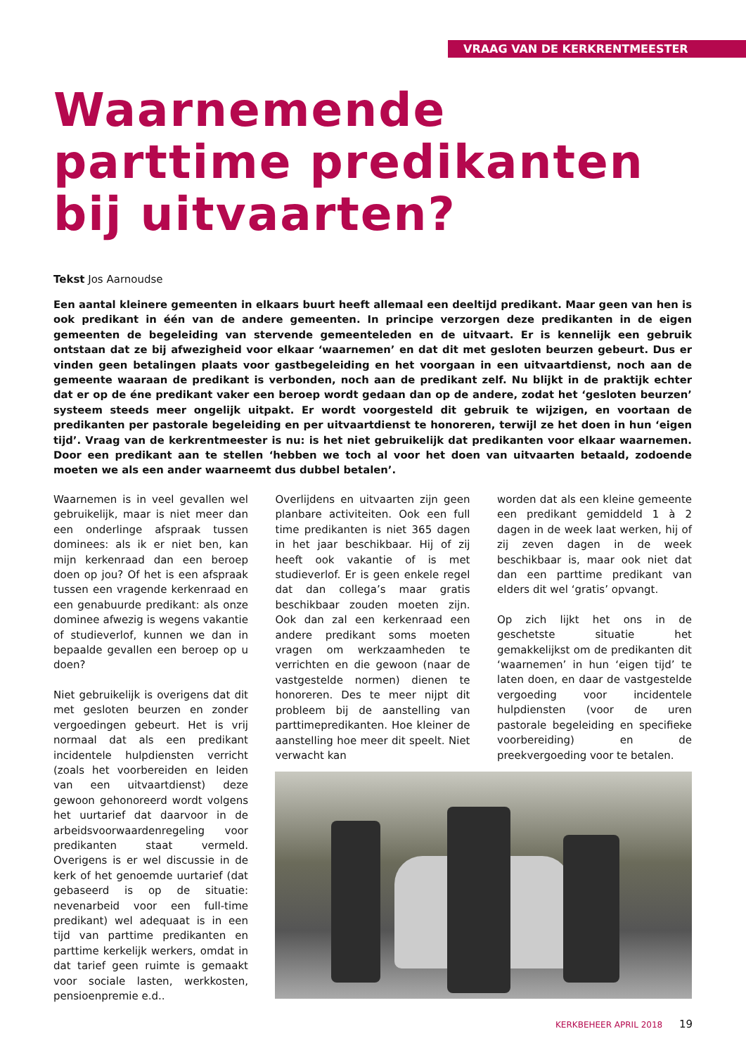VRAAG VAN DE KERKRENTMEESTER
Waarnemende
parttime predikanten
bij uitvaarten?
Tekst Jos Aarnoudse
Een aantal kleinere gemeenten in elkaars buurt heeft allemaal een deeltijd predikant. Maar geen van hen is ook predikant in één van de andere gemeenten. In principe verzorgen deze predikanten in de eigen gemeenten de begeleiding van stervende gemeenteleden en de uitvaart. Er is kennelijk een gebruik ontstaan dat ze bij afwezigheid voor elkaar ‘waarnemen’ en dat dit met gesloten beurzen gebeurt. Dus er vinden geen betalingen plaats voor gastbegeleiding en het voorgaan in een uitvaartdienst, noch aan de gemeente waaraan de predikant is verbonden, noch aan de predikant zelf. Nu blijkt in de praktijk echter dat er op de éne predikant vaker een beroep wordt gedaan dan op de andere, zodat het ‘gesloten beurzen’ systeem steeds meer ongelijk uitpakt. Er wordt voorgesteld dit gebruik te wijzigen, en voortaan de predikanten per pastorale begeleiding en per uitvaartdienst te honoreren, terwijl ze het doen in hun ‘eigen tijd’. Vraag van de kerkrentmeester is nu: is het niet gebruikelijk dat predikanten voor elkaar waarnemen. Door een predikant aan te stellen ‘hebben we toch al voor het doen van uitvaarten betaald, zodoende moeten we als een ander waarneemt dus dubbel betalen’.
Waarnemen is in veel gevallen wel gebruikelijk, maar is niet meer dan een onderlinge afspraak tussen dominees: als ik er niet ben, kan mijn kerkenraad dan een beroep doen op jou? Of het is een afspraak tussen een vragende kerkenraad en een genabuurde predikant: als onze dominee afwezig is wegens vakantie of studieverlof, kunnen we dan in bepaalde gevallen een beroep op u doen?
Niet gebruikelijk is overigens dat dit met gesloten beurzen en zonder vergoedingen gebeurt. Het is vrij normaal dat als een predikant incidentele hulpdiensten verricht (zoals het voorbereiden en leiden van een uitvaartdienst) deze gewoon gehonoreerd wordt volgens het uurtarief dat daarvoor in de arbeidsvoorwaardenregeling voor predikanten staat vermeld. Overigens is er wel discussie in de kerk of het genoemde uurtarief (dat gebaseerd is op de situatie: nevenarbeid voor een full-time predikant) wel adequaat is in een tijd van parttime predikanten en parttime kerkelijk werkers, omdat in dat tarief geen ruimte is gemaakt voor sociale lasten, werkkosten, pensioenpremie e.d..
Overlijdens en uitvaarten zijn geen planbare activiteiten. Ook een full time predikanten is niet 365 dagen in het jaar beschikbaar. Hij of zij heeft ook vakantie of is met studieverlof. Er is geen enkele regel dat dan collega’s maar gratis beschikbaar zouden moeten zijn. Ook dan zal een kerkenraad een andere predikant soms moeten vragen om werkzaamheden te verrichten en die gewoon (naar de vastgestelde normen) dienen te honoreren. Des te meer nijpt dit probleem bij de aanstelling van parttimepredikanten. Hoe kleiner de aanstelling hoe meer dit speelt. Niet verwacht kan
worden dat als een kleine gemeente een predikant gemiddeld 1 à 2 dagen in de week laat werken, hij of zij zeven dagen in de week beschikbaar is, maar ook niet dat dan een parttime predikant van elders dit wel ‘gratis’ opvangt.
Op zich lijkt het ons in de geschetste situatie het gemakkelijkst om de predikanten dit ‘waarnemen’ in hun ‘eigen tijd’ te laten doen, en daar de vastgestelde vergoeding voor incidentele hulpdiensten (voor de uren pastorale begeleiding en specifieke voorbereiding) en de preekvergoeding voor te betalen.
KERKBEHEER APRIL 2018 19